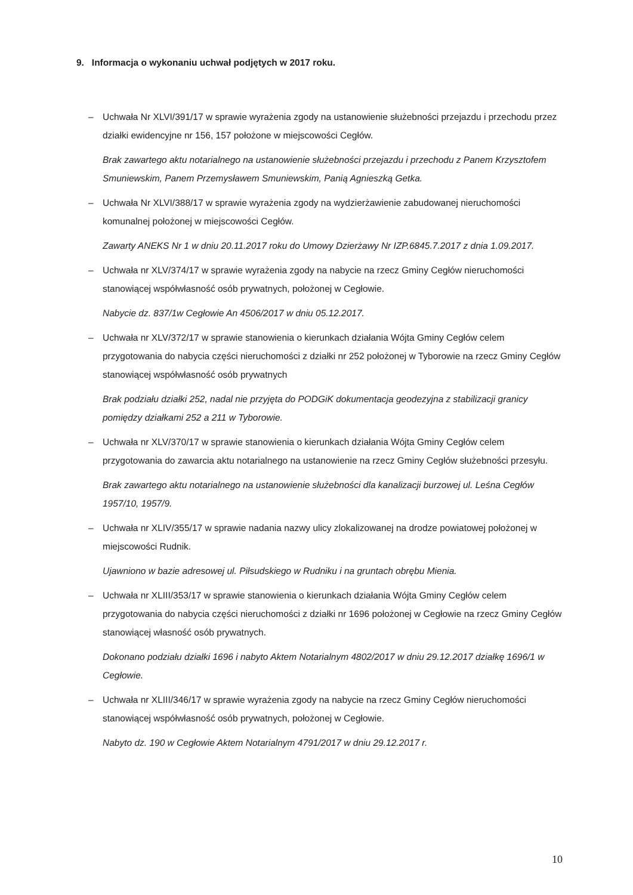9. Informacja o wykonaniu uchwał podjętych w 2017 roku.
– Uchwała Nr XLVI/391/17 w sprawie wyrażenia zgody na ustanowienie służebności przejazdu i przechodu przez działki ewidencyjne nr 156, 157 położone w miejscowości Cegłów.
Brak zawartego aktu notarialnego na ustanowienie służebności przejazdu i przechodu z Panem Krzysztofem Smuniewskim, Panem Przemysławem Smuniewskim, Panią Agnieszką Getka.
– Uchwała Nr XLVI/388/17 w sprawie wyrażenia zgody na wydzierżawienie zabudowanej nieruchomości komunalnej położonej w miejscowości Cegłów.
Zawarty ANEKS Nr 1 w dniu 20.11.2017 roku do Umowy Dzierżawy Nr IZP.6845.7.2017 z dnia 1.09.2017.
– Uchwała nr XLV/374/17 w sprawie wyrażenia zgody na nabycie na rzecz Gminy Cegłów nieruchomości stanowiącej współwłasność osób prywatnych, położonej w Cegłowie.
Nabycie dz. 837/1w Cegłowie An 4506/2017 w dniu 05.12.2017.
– Uchwała nr XLV/372/17 w sprawie stanowienia o kierunkach działania Wójta Gminy Cegłów celem przygotowania do nabycia części nieruchomości z działki nr 252 położonej w Tyborowie na rzecz Gminy Cegłów stanowiącej współwłasność osób prywatnych
Brak podziału działki 252, nadal nie przyjęta do PODGiK dokumentacja geodezyjna z stabilizacji granicy pomiędzy działkami 252 a 211 w Tyborowie.
– Uchwała nr XLV/370/17 w sprawie stanowienia o kierunkach działania Wójta Gminy Cegłów celem przygotowania do zawarcia aktu notarialnego na ustanowienie na rzecz Gminy Cegłów służebności przesyłu.
Brak zawartego aktu notarialnego na ustanowienie służebności dla kanalizacji burzowej ul. Leśna Cegłów 1957/10, 1957/9.
– Uchwała nr XLIV/355/17 w sprawie nadania nazwy ulicy zlokalizowanej na drodze powiatowej położonej w miejscowości Rudnik.
Ujawniono w bazie adresowej ul. Piłsudskiego w Rudniku i na gruntach obrębu Mienia.
– Uchwała nr XLIII/353/17 w sprawie stanowienia o kierunkach działania Wójta Gminy Cegłów celem przygotowania do nabycia części nieruchomości z działki nr 1696 położonej w Cegłowie na rzecz Gminy Cegłów stanowiącej własność osób prywatnych.
Dokonano podziału działki 1696 i nabyto Aktem Notarialnym 4802/2017 w dniu 29.12.2017 działkę 1696/1 w Cegłowie.
– Uchwała nr XLIII/346/17 w sprawie wyrażenia zgody na nabycie na rzecz Gminy Cegłów nieruchomości stanowiącej współwłasność osób prywatnych, położonej w Cegłowie.
Nabyto dz. 190 w Cegłowie Aktem Notarialnym 4791/2017 w dniu 29.12.2017 r.
10